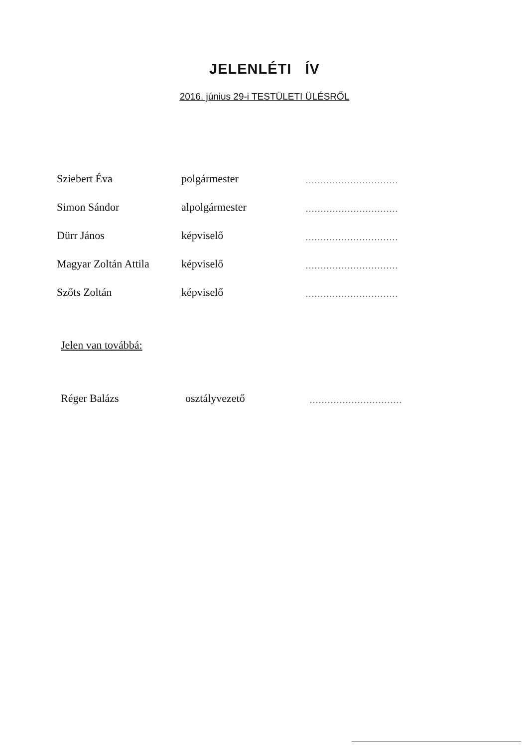JELENLÉTI ÍV
2016. június 29-i TESTÜLETI ÜLÉSRŐL
| Sziebert Éva | polgármester | ............................... |
| Simon Sándor | alpolgármester | ............................... |
| Dürr János | képviselő | ............................... |
| Magyar Zoltán Attila | képviselő | ............................... |
| Szőts Zoltán | képviselő | ............................... |
Jelen van továbbá:
| Réger Balázs | osztályvezető | ............................... |